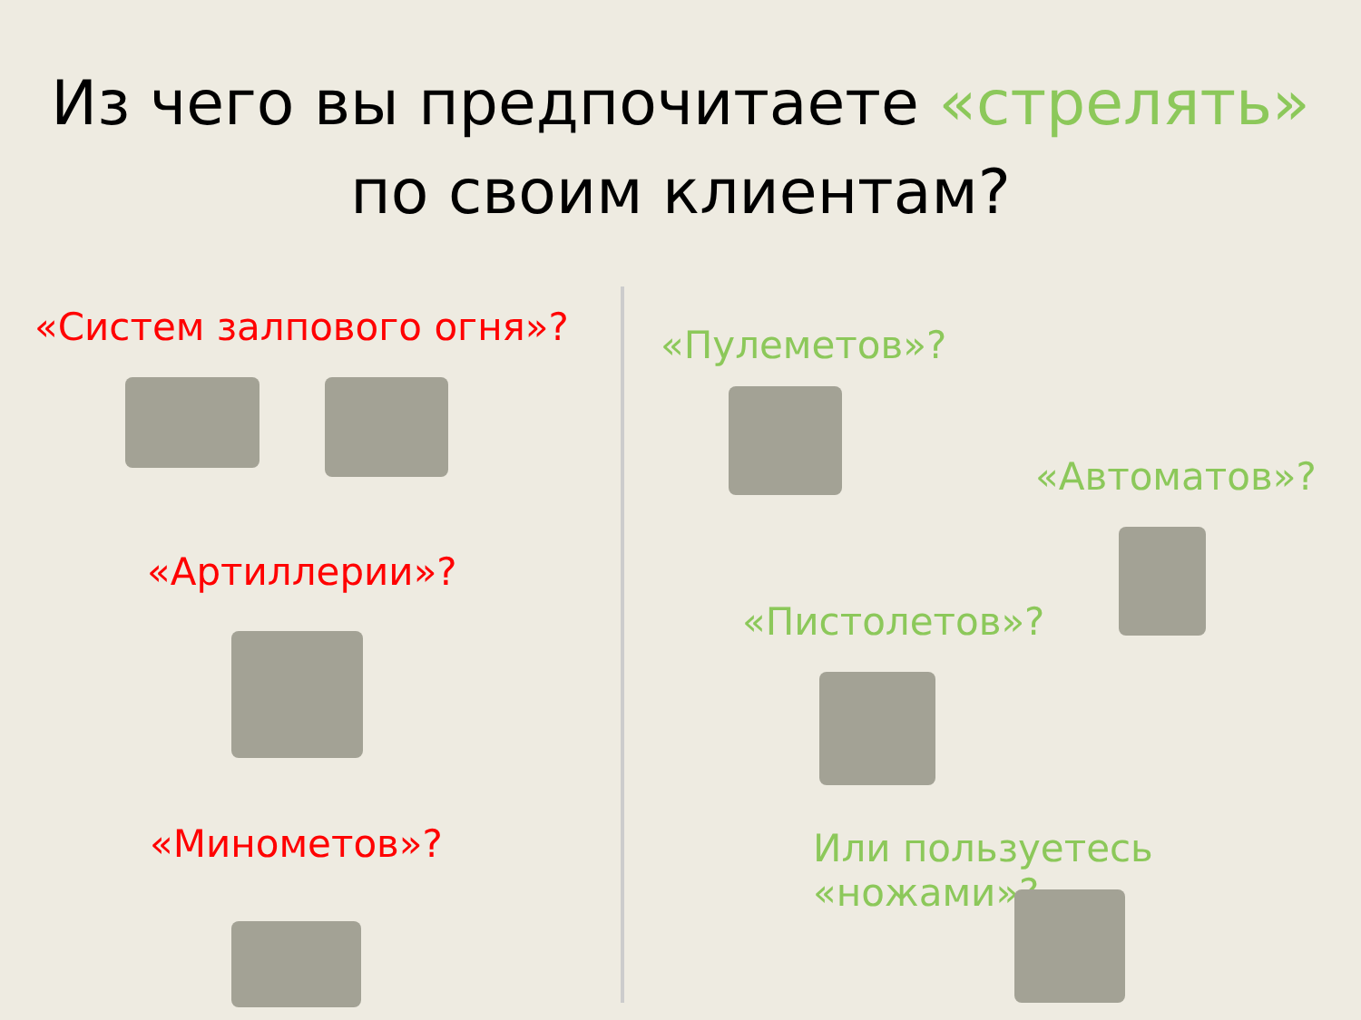Из чего вы предпочитаете «стрелять»
по своим клиентам?
«Систем залпового огня»?
«Артиллерии»?
«Минометов»?
«Пулеметов»?
«Автоматов»?
«Пистолетов»?
Или пользуетесь «ножами»?